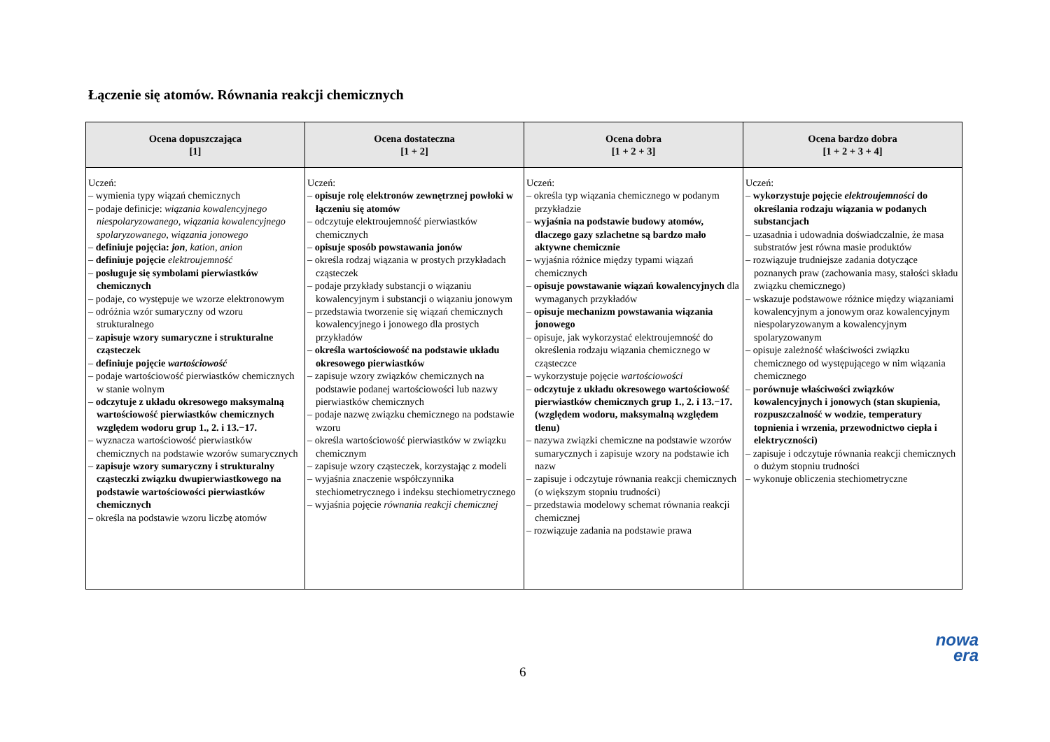Łączenie się atomów. Równania reakcji chemicznych
| Ocena dopuszczająca [1] | Ocena dostateczna [1 + 2] | Ocena dobra [1 + 2 + 3] | Ocena bardzo dobra [1 + 2 + 3 + 4] |
| --- | --- | --- | --- |
| Uczeń: – wymienia typy wiązań chemicznych – podaje definicje: wiązania kowalencyjnego niespolaryzowanego , wiązania kowalencyjnego spolaryzowanego , wiązania jonowego – definiuje pojęcia: jon , kation , anion – definiuje pojęcie elektroujemność – posługuje się symbolami pierwiastków chemicznych – podaje, co występuje we wzorze elektronowym – odróżnia wzór sumaryczny od wzoru strukturalnego – zapisuje wzory sumaryczne i strukturalne cząsteczek – definiuje pojęcie wartościowość – podaje wartościowość pierwiastków chemicznych w stanie wolnym – odczytuje z układu okresowego maksymalną wartościowość pierwiastków chemicznych względem wodoru grup 1., 2. i 13.−17. – wyznacza wartościowość pierwiastków chemicznych na podstawie wzorów sumarycznych – zapisuje wzory sumaryczny i strukturalny cząsteczki związku dwupierwiastkowego na podstawie wartościowości pierwiastków chemicznych – określa na podstawie wzoru liczbę atomów | Uczeń: – opisuje rolę elektronów zewnętrznej powłoki w łączeniu się atomów – odczytuje elektroujemność pierwiastków chemicznych – opisuje sposób powstawania jonów – określa rodzaj wiązania w prostych przykładach cząsteczek – podaje przykłady substancji o wiązaniu kowalencyjnym i substancji o wiązaniu jonowym – przedstawia tworzenie się wiązań chemicznych kowalencyjnego i jonowego dla prostych przykładów – określa wartościowość na podstawie układu okresowego pierwiastków – zapisuje wzory związków chemicznych na podstawie podanej wartościowości lub nazwy pierwiastków chemicznych – podaje nazwę związku chemicznego na podstawie wzoru – określa wartościowość pierwiastków w związku chemicznym – zapisuje wzory cząsteczek, korzystając z modeli – wyjaśnia znaczenie współczynnika stechiometrycznego i indeksu stechiometrycznego – wyjaśnia pojęcie równania reakcji chemicznej | Uczeń: – określa typ wiązania chemicznego w podanym przykładzie – wyjaśnia na podstawie budowy atomów, dlaczego gazy szlachetne są bardzo mało aktywne chemicznie – wyjaśnia różnice między typami wiązań chemicznych – opisuje powstawanie wiązań kowalencyjnych dla wymaganych przykładów – opisuje mechanizm powstawania wiązania jonowego – opisuje, jak wykorzystać elektroujemność do określenia rodzaju wiązania chemicznego w cząsteczce – wykorzystuje pojęcie wartościowości – odczytuje z układu okresowego wartościowość pierwiastków chemicznych grup 1., 2. i 13.−17. (względem wodoru, maksymalną względem tlenu) – nazywa związki chemiczne na podstawie wzorów sumarycznych i zapisuje wzory na podstawie ich nazw – zapisuje i odczytuje równania reakcji chemicznych (o większym stopniu trudności) – przedstawia modelowy schemat równania reakcji chemicznej – rozwiązuje zadania na podstawie prawa | Uczeń: – wykorzystuje pojęcie elektroujemności do określania rodzaju wiązania w podanych substancjach – uzasadnia i udowadnia doświadczalnie, że masa substratów jest równa masie produktów – rozwiązuje trudniejsze zadania dotyczące poznanych praw (zachowania masy, stałości składu związku chemicznego) – wskazuje podstawowe różnice między wiązaniami kowalencyjnym a jonowym oraz kowalencyjnym niespolaryzowanym a kowalencyjnym spolaryzowanym – opisuje zależność właściwości związku chemicznego od występującego w nim wiązania chemicznego – porównuje właściwości związków kowalencyjnych i jonowych (stan skupienia, rozpuszczalność w wodzie, temperatury topnienia i wrzenia, przewodnictwo ciepła i elektryczności) – zapisuje i odczytuje równania reakcji chemicznych o dużym stopniu trudności – wykonuje obliczenia stechiometryczne |
nowa
era
6